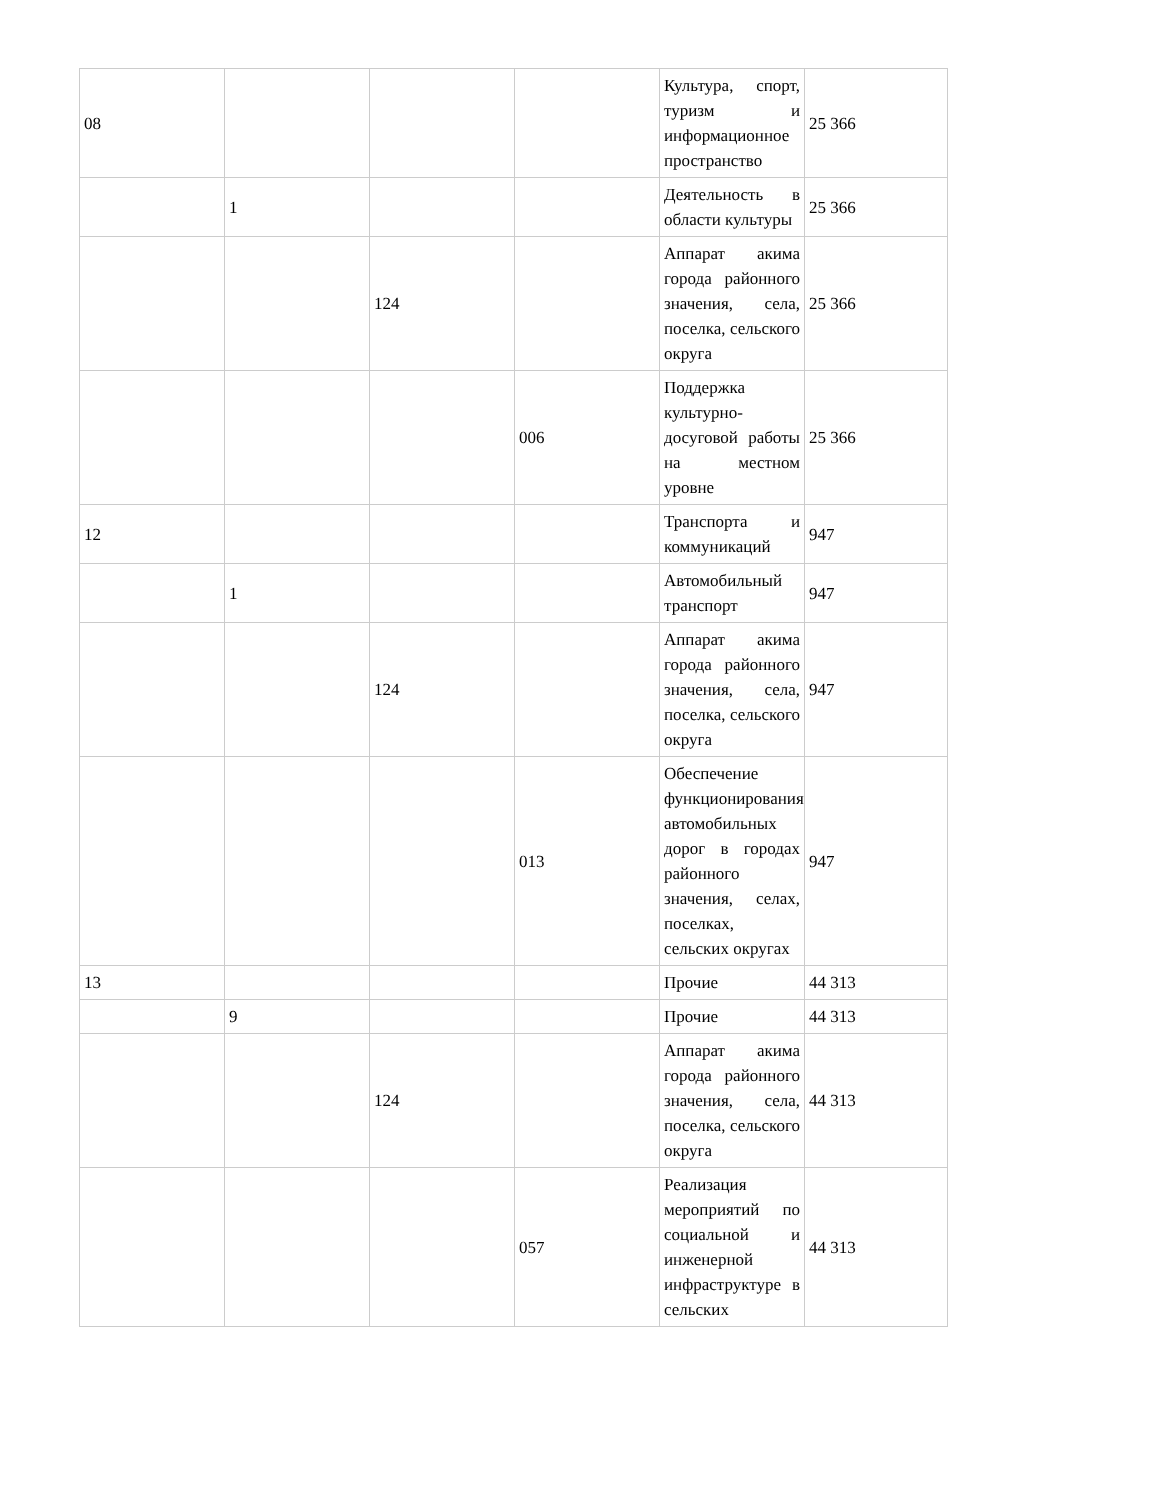| 08 | | | | Культура, спорт, туризм и информационное пространство | 25 366 |
| | 1 | | | Деятельность в области культуры | 25 366 |
| | | 124 | | Аппарат акима города районного значения, села, поселка, сельского округа | 25 366 |
| | | | 006 | Поддержка культурно-досуговой работы на местном уровне | 25 366 |
| 12 | | | | Транспорта и коммуникаций | 947 |
| | 1 | | | Автомобильный транспорт | 947 |
| | | 124 | | Аппарат акима города районного значения, села, поселка, сельского округа | 947 |
| | | | 013 | Обеспечение функционирования автомобильных дорог в городах районного значения, селах, поселках, сельских округах | 947 |
| 13 | | | | Прочие | 44 313 |
| | 9 | | | Прочие | 44 313 |
| | | 124 | | Аппарат акима города районного значения, села, поселка, сельского округа | 44 313 |
| | | | 057 | Реализация мероприятий по социальной и инженерной инфраструктуре в сельских | 44 313 |